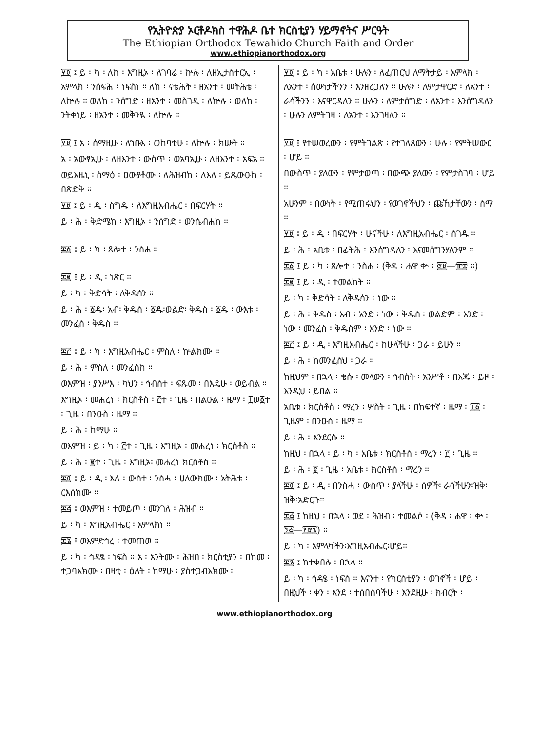የኢትዮጵያ ኦርቶዶክስ ተዋሕዶ ቤተ ክርስቲያን ሃይማኖትና ሥርዓት
The Ethiopian Orthodox Tewahido Church Faith and Order
www.ethiopianorthodox.org
፶፬ ፤ ይ ፡ ካ ፡ ለከ ፡ እግዚኦ ፡ ለገባሬ ፡ ኵሉ ፡ ለዘኢታስተርኢ ፡ አምላክ ፡ ንሰፍሕ ፡ ነፍስነ ። ለከ ፡ ናቴሕት ፡ ዘአንተ ፡ መትሕቴ ፡ ለኵሉ ። ወለከ ፡ ንሰግድ ፡ ዘአንተ ፡ መስገዲ ፡ ለኵሉ ፡ ወለከ ፡ ንትቀነይ ፡ ዘአንተ ፡ መቅንዪ ፡ ለኵሉ ።
፶፱ ፤ አ ፡ ሰማዚሁ ፡ ለኀቡእ ፡ ወከባቲሁ ፡ ለኵሉ ፡ ክሡት ።
አ ፡ አውፃኢሁ ፡ ለዘእንተ ፡ ውስጥ ፡ ወአባኢሁ ፡ ለዘእንተ ፡ አፍአ ።
ወይእዜኒ ፡ ስማዕ ፡ ዐውያቶሙ ፡ ለሕዝብከ ፡ ለእለ ፡ ይጼውዑከ ፡ በጽድቅ ።
፶፱ ፤ ይ ፡ ዲ ፡ ስግዱ ፡ ለእግዚአብሔር ፡ በፍርሃት ።
ይ ፡ ሕ ፡ ቅድሜከ ፡ እግዚኦ ፡ ንሰግድ ፡ ወንሴብሐከ ።
፷፩ ፤ ይ ፡ ካ ፡ ጸሎተ ፡ ንስሐ ።
፷፪ ፤ ይ ፡ ዲ ፡ ነጽር ።
ይ ፡ ካ ፡ ቅድሳት ፡ ለቅዱሳን ።
ይ ፡ ሕ ፡ ፩ዱ፡ አብ፡ ቅዱስ ፡ ፩ዱ፡ወልድ፡ ቅዱስ ፡ ፩ዱ ፡ ውእቱ ፡ መንፈስ ፡ ቅዱስ ።
፷፫ ፤ ይ ፡ ካ ፡ እግዚአብሔር ፡ ምስለ ፡ ኵልክሙ ።
ይ ፡ ሕ ፡ ምስለ ፡ መንፈስከ ።
ወእምዝ ፡ ያንሥእ ፡ ካህን ፡ ኅብስተ ፡ ፍጹመ ፡ በእዴሁ ፡ ወይብል ።
እግዚኦ ፡ መሐረነ ፡ ክርስቶስ ፡ ፫ተ ፡ ጊዜ ፡ በልዑል ፡ ዜማ ፡ ፲ወ፩ተ ፡ ጊዜ ፡ በንዑስ ፡ ዜማ ።
ይ ፡ ሕ ፡ ከማሁ ።
ወእምዝ ፡ ይ ፡ ካ ፡ ፫ተ ፡ ጊዜ ፡ እግዚኦ ፡ መሐረነ ፡ ክርስቶስ ።
ይ ፡ ሕ ፡ ፪ተ ፡ ጊዜ ፡ እግዚኦ፡ መሐረነ ክርስቶስ ።
፷፬ ፤ ይ ፡ ዲ ፡ እለ ፡ ውስተ ፡ ንስሓ ፡ ሀለውክሙ ፡ አትሕቱ ፡ ርእሰክሙ ።
፷፭ ፤ ወእምዝ ፡ ተመይጦ ፡ መንገለ ፡ ሕዝብ ።
ይ ፡ ካ ፡ እግዚአብሔር ፡ አምላክነ ።
፷፮ ፤ ወእምድኅረ ፡ ተመጠወ ።
ይ ፡ ካ ፡ ኅዳፄ ፡ ነፍስ ። አ ፡ አንትሙ ፡ ሕዝበ ፡ ክርስቲያን ፡ በከመ ፡ ተጋባእክሙ ፡ በዛቲ ፡ ዕለት ፡ ከማሁ ፡ ያስተጋብእክሙ ፡
፶፬ ፤ ይ ፡ ካ ፡ አቤቱ ፡ ሁሉን ፡ ለፈጠርህ ለማትታይ ፡ አምላክ ፡ ለአንተ ፡ ሰውነታችንን ፡ እንዘረጋለን ። ሁሉን ፡ ለምታዋርድ ፡ ለአንተ ፡ ራሳችንን ፡ እናዋርዳለን ። ሁሉን ፡ ለምታሰግድ ፡ ለአንተ ፡ እንሰግዳለን ፡ ሁሉን ለምትገዛ ፡ ለአንተ ፡ እንገዛለን ።
፶፱ ፤ የተሠወረውን ፡ የምትገልጽ ፡ የተገለጸውን ፡ ሁሉ ፡ የምትሠውር ፡ ሆይ ።
በውስጥ ፡ ያለውን ፡ የምታወጣ ፡ በውጭ ያለውን ፡ የምታስገባ ፡ ሆይ ።
አሁንም ፡ በውነት ፡ የሚጠሩህን ፡ የወገኖችህን ፡ ጩኸታቸውን ፡ ስማ ።
፶፱ ፤ ይ ፡ ዲ ፡ በፍርሃት ፡ ሁናችሁ ፡ ለእግዚአብሔር ፡ ስገዱ ።
ይ ፡ ሕ ፡ አቤቱ ፡ በፊትሕ ፡ እንሰግዳለን ፡ እናመሰግንሃለንም ።
፷፩ ፤ ይ ፡ ካ ፡ ጸሎተ ፡ ንስሐ ፡ (ቅዳ ፡ ሐዋ ቍ ፡ ፸፱—፹፰ ።)
፷፪ ፤ ይ ፡ ዲ ፡ ተመልከት ።
ይ ፡ ካ ፡ ቅድሳት ፡ ለቅዱሳን ፡ ነው ።
ይ ፡ ሕ ፡ ቅዱስ ፡ አብ ፡ አንድ ፡ ነው ፡ ቅዱስ ፡ ወልድም ፡ አንድ ፡ ነው ፡ መንፈስ ፡ ቅዱስም ፡ አንድ ፡ ነው ።
፷፫ ፤ ይ ፡ ዲ ፡ እግዚአብሔር ፡ ከሁላችሁ ፡ ጋራ ፡ ይሁን ።
ይ ፡ ሕ ፡ ከመንፈስህ ፡ ጋራ ።
ከዚህም ፡ በኋላ ፡ ቄሱ ፡ መላውን ፡ ኅብስት ፡ አንሥቶ ፡ በእጁ ፡ ይዞ ፡ እንዲህ ፡ ይበል ።
አቤቱ ፡ ክርስቶስ ፡ ማረን ፡ ሦስት ፡ ጊዜ ፡ በከፍተኛ ፡ ዜማ ፡ ፲፩ ፡ ጊዜም ፡ በንዑስ ፡ ዜማ ።
ይ ፡ ሕ ፡ እንደርሱ ።
ከዚህ ፡ በኋላ ፡ ይ ፡ ካ ፡ አቤቱ ፡ ክርስቶስ ፡ ማረን ፡ ፫ ፡ ጊዜ ።
ይ ፡ ሕ ፡ ፪ ፡ ጊዜ ፡ አቤቱ ፡ ክርስቶስ ፡ ማረን ።
፷፬ ፤ ይ ፡ ዲ ፡ በንስሓ ፡ ውስጥ ፡ ያላችሁ ፡ ሰዎች፡ ራሳችሁን፡ዝቅ፡ ዝቅ፡አድርጉ።
፷፭ ፤ ከዚህ ፡ በኋላ ፡ ወደ ፡ ሕዝብ ፡ ተመልሶ ፡ (ቅዳ ፡ ሐዋ ፡ ቍ ፡ ፺፭—፻፸፯) ።
ይ ፡ ካ ፡ አምላካችን፡እግዚአብሔር፡ሆይ።
፷፮ ፤ ከተቀበሉ ፡ በኋላ ።
ይ ፡ ካ ፡ ኅዳፄ ፡ ነፍስ ። እናንተ ፡ የክርስቲያን ፡ ወገኖች ፡ ሆይ ፡ በዚህች ፡ ቀን ፡ እንደ ፡ ተሰበሰባችሁ ፡ እንደዚሁ ፡ ክብርት ፡
www.ethiopianorthodox.org